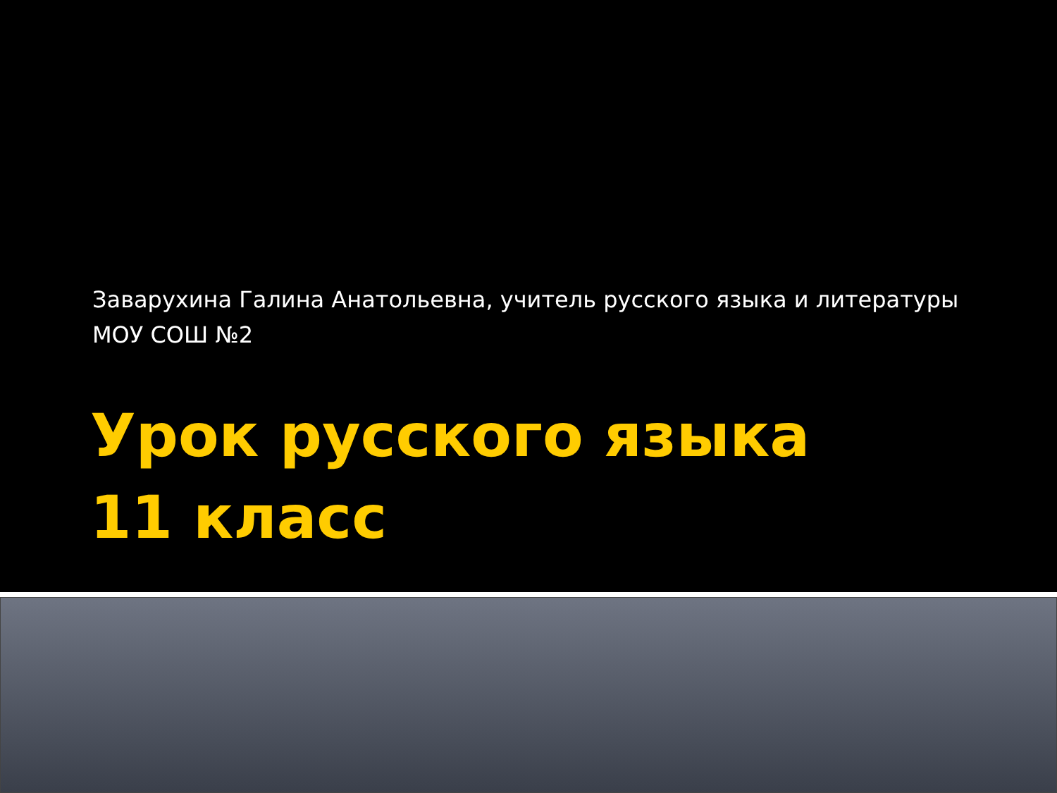Заварухина Галина Анатольевна, учитель русского языка и литературы
МОУ СОШ №2
Урок русского языка
11 класс